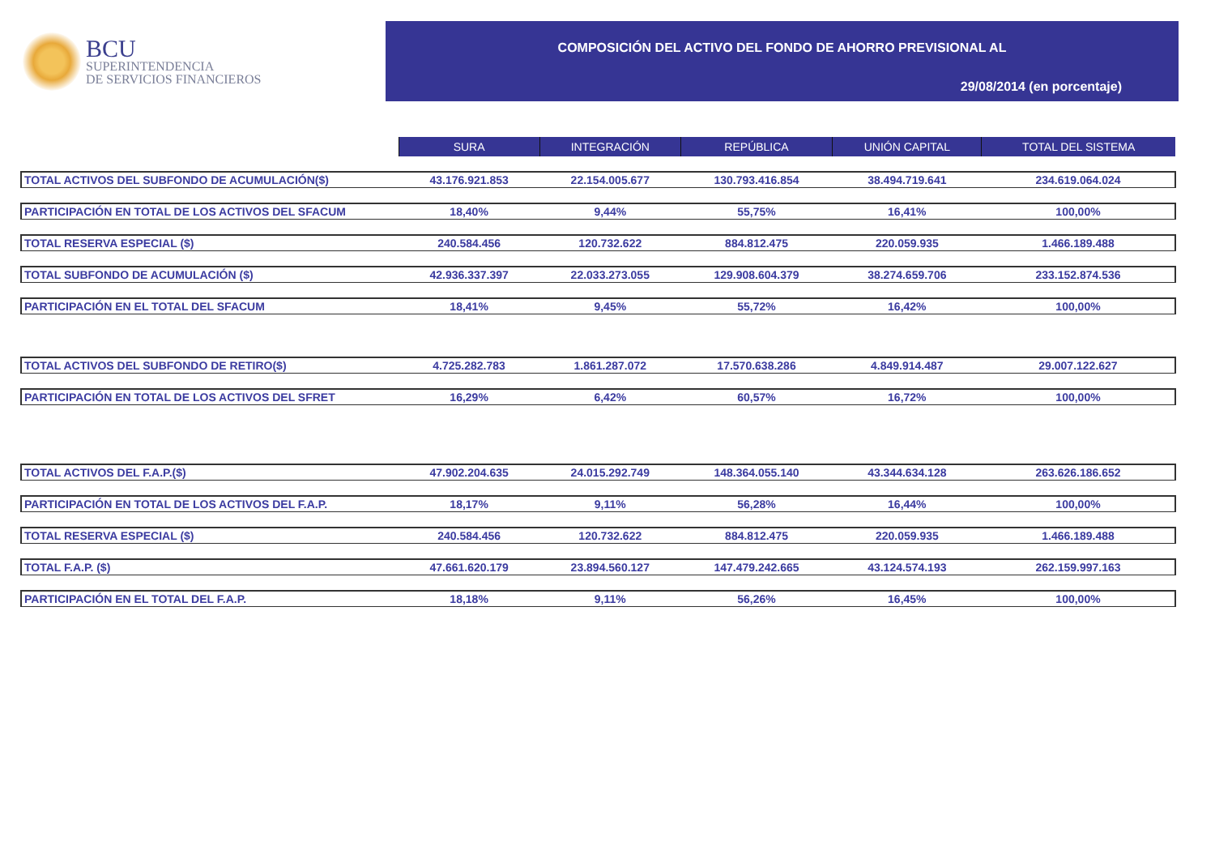BCU
SUPERINTENDENCIA
DE SERVICIOS FINANCIEROS
COMPOSICIÓN DEL ACTIVO DEL FONDO DE AHORRO PREVISIONAL AL
29/08/2014 (en porcentaje)
| | SURA | INTEGRACIÓN | REPÚBLICA | UNIÓN CAPITAL | TOTAL DEL SISTEMA |
| TOTAL ACTIVOS DEL SUBFONDO DE ACUMULACIÓN($) | 43.176.921.853 | 22.154.005.677 | 130.793.416.854 | 38.494.719.641 | 234.619.064.024 |
| PARTICIPACIÓN EN TOTAL DE LOS ACTIVOS DEL SFACUM | 18,40% | 9,44% | 55,75% | 16,41% | 100,00% |
| TOTAL RESERVA ESPECIAL ($) | 240.584.456 | 120.732.622 | 884.812.475 | 220.059.935 | 1.466.189.488 |
| TOTAL SUBFONDO DE ACUMULACIÓN ($) | 42.936.337.397 | 22.033.273.055 | 129.908.604.379 | 38.274.659.706 | 233.152.874.536 |
| PARTICIPACIÓN EN EL TOTAL DEL SFACUM | 18,41% | 9,45% | 55,72% | 16,42% | 100,00% |
| TOTAL ACTIVOS DEL SUBFONDO DE RETIRO($) | 4.725.282.783 | 1.861.287.072 | 17.570.638.286 | 4.849.914.487 | 29.007.122.627 |
| PARTICIPACIÓN EN TOTAL DE LOS ACTIVOS DEL SFRET | 16,29% | 6,42% | 60,57% | 16,72% | 100,00% |
| TOTAL ACTIVOS DEL F.A.P.($) | 47.902.204.635 | 24.015.292.749 | 148.364.055.140 | 43.344.634.128 | 263.626.186.652 |
| PARTICIPACIÓN EN TOTAL DE LOS ACTIVOS DEL F.A.P. | 18,17% | 9,11% | 56,28% | 16,44% | 100,00% |
| TOTAL RESERVA ESPECIAL ($) | 240.584.456 | 120.732.622 | 884.812.475 | 220.059.935 | 1.466.189.488 |
| TOTAL F.A.P. ($) | 47.661.620.179 | 23.894.560.127 | 147.479.242.665 | 43.124.574.193 | 262.159.997.163 |
| PARTICIPACIÓN EN EL TOTAL DEL F.A.P. | 18,18% | 9,11% | 56,26% | 16,45% | 100,00% |